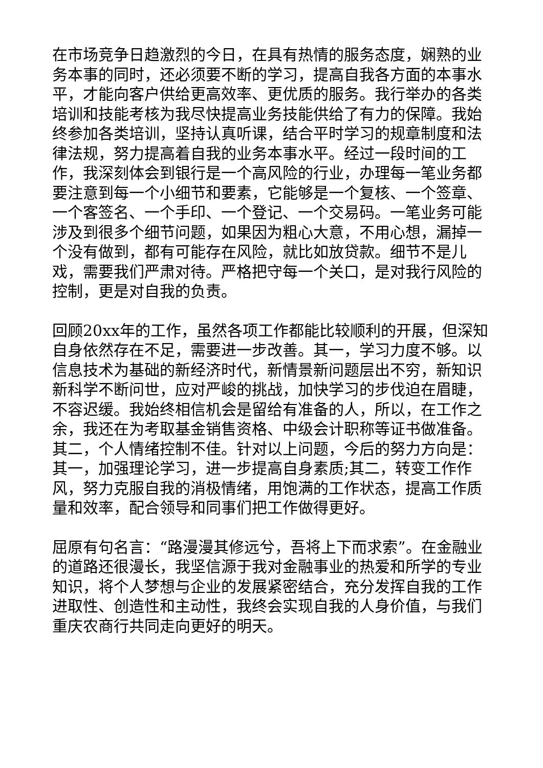在市场竞争日趋激烈的今日，在具有热情的服务态度，娴熟的业务本事的同时，还必须要不断的学习，提高自我各方面的本事水平，才能向客户供给更高效率、更优质的服务。我行举办的各类培训和技能考核为我尽快提高业务技能供给了有力的保障。我始终参加各类培训，坚持认真听课，结合平时学习的规章制度和法律法规，努力提高着自我的业务本事水平。经过一段时间的工作，我深刻体会到银行是一个高风险的行业，办理每一笔业务都要注意到每一个小细节和要素，它能够是一个复核、一个签章、一个客签名、一个手印、一个登记、一个交易码。一笔业务可能涉及到很多个细节问题，如果因为粗心大意，不用心想，漏掉一个没有做到，都有可能存在风险，就比如放贷款。细节不是儿戏，需要我们严肃对待。严格把守每一个关口，是对我行风险的控制，更是对自我的负责。
回顾20xx年的工作，虽然各项工作都能比较顺利的开展，但深知自身依然存在不足，需要进一步改善。其一，学习力度不够。以信息技术为基础的新经济时代，新情景新问题层出不穷，新知识新科学不断问世，应对严峻的挑战，加快学习的步伐迫在眉睫，不容迟缓。我始终相信机会是留给有准备的人，所以，在工作之余，我还在为考取基金销售资格、中级会计职称等证书做准备。其二，个人情绪控制不佳。针对以上问题，今后的努力方向是：其一，加强理论学习，进一步提高自身素质;其二，转变工作作风，努力克服自我的消极情绪，用饱满的工作状态，提高工作质量和效率，配合领导和同事们把工作做得更好。
屈原有句名言：“路漫漫其修远兮，吾将上下而求索”。在金融业的道路还很漫长，我坚信源于我对金融事业的热爱和所学的专业知识，将个人梦想与企业的发展紧密结合，充分发挥自我的工作进取性、创造性和主动性，我终会实现自我的人身价值，与我们重庆农商行共同走向更好的明天。